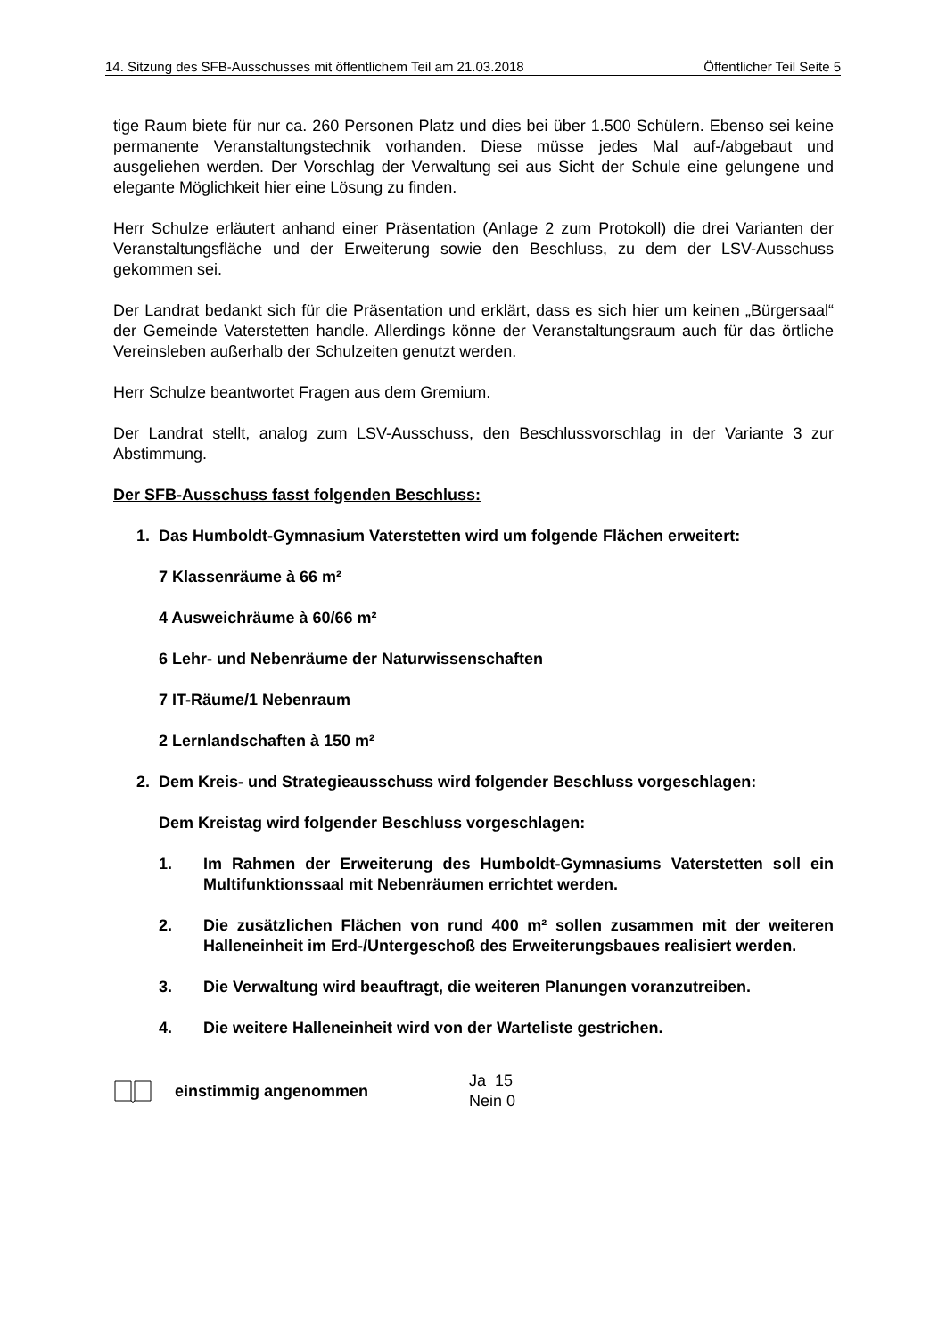14. Sitzung des SFB-Ausschusses mit öffentlichem Teil am 21.03.2018 Öffentlicher Teil Seite 5
tige Raum biete für nur ca. 260 Personen Platz und dies bei über 1.500 Schülern. Ebenso sei keine permanente Veranstaltungstechnik vorhanden. Diese müsse jedes Mal auf-/abgebaut und ausgeliehen werden. Der Vorschlag der Verwaltung sei aus Sicht der Schule eine gelungene und elegante Möglichkeit hier eine Lösung zu finden.
Herr Schulze erläutert anhand einer Präsentation (Anlage 2 zum Protokoll) die drei Varianten der Veranstaltungsfläche und der Erweiterung sowie den Beschluss, zu dem der LSV-Ausschuss gekommen sei.
Der Landrat bedankt sich für die Präsentation und erklärt, dass es sich hier um keinen „Bürgersaal“ der Gemeinde Vaterstetten handle. Allerdings könne der Veranstaltungsraum auch für das örtliche Vereinsleben außerhalb der Schulzeiten genutzt werden.
Herr Schulze beantwortet Fragen aus dem Gremium.
Der Landrat stellt, analog zum LSV-Ausschuss, den Beschlussvorschlag in der Variante 3 zur Abstimmung.
Der SFB-Ausschuss fasst folgenden Beschluss:
1. Das Humboldt-Gymnasium Vaterstetten wird um folgende Flächen erweitert:
7 Klassenräume à 66 m²
4 Ausweichräume à 60/66 m²
6 Lehr- und Nebenräume der Naturwissenschaften
7 IT-Räume/1 Nebenraum
2 Lernlandschaften à 150 m²
2. Dem Kreis- und Strategieausschuss wird folgender Beschluss vorgeschlagen:
Dem Kreistag wird folgender Beschluss vorgeschlagen:
1. Im Rahmen der Erweiterung des Humboldt-Gymnasiums Vaterstetten soll ein Multifunktionssaal mit Nebenräumen errichtet werden.
2. Die zusätzlichen Flächen von rund 400 m² sollen zusammen mit der weiteren Halleneinheit im Erd-/Untergeschoß des Erweiterungsbaues realisiert werden.
3. Die Verwaltung wird beauftragt, die weiteren Planungen voranzutreiben.
4. Die weitere Halleneinheit wird von der Warteliste gestrichen.
einstimmig angenommen Ja 15
Nein 0